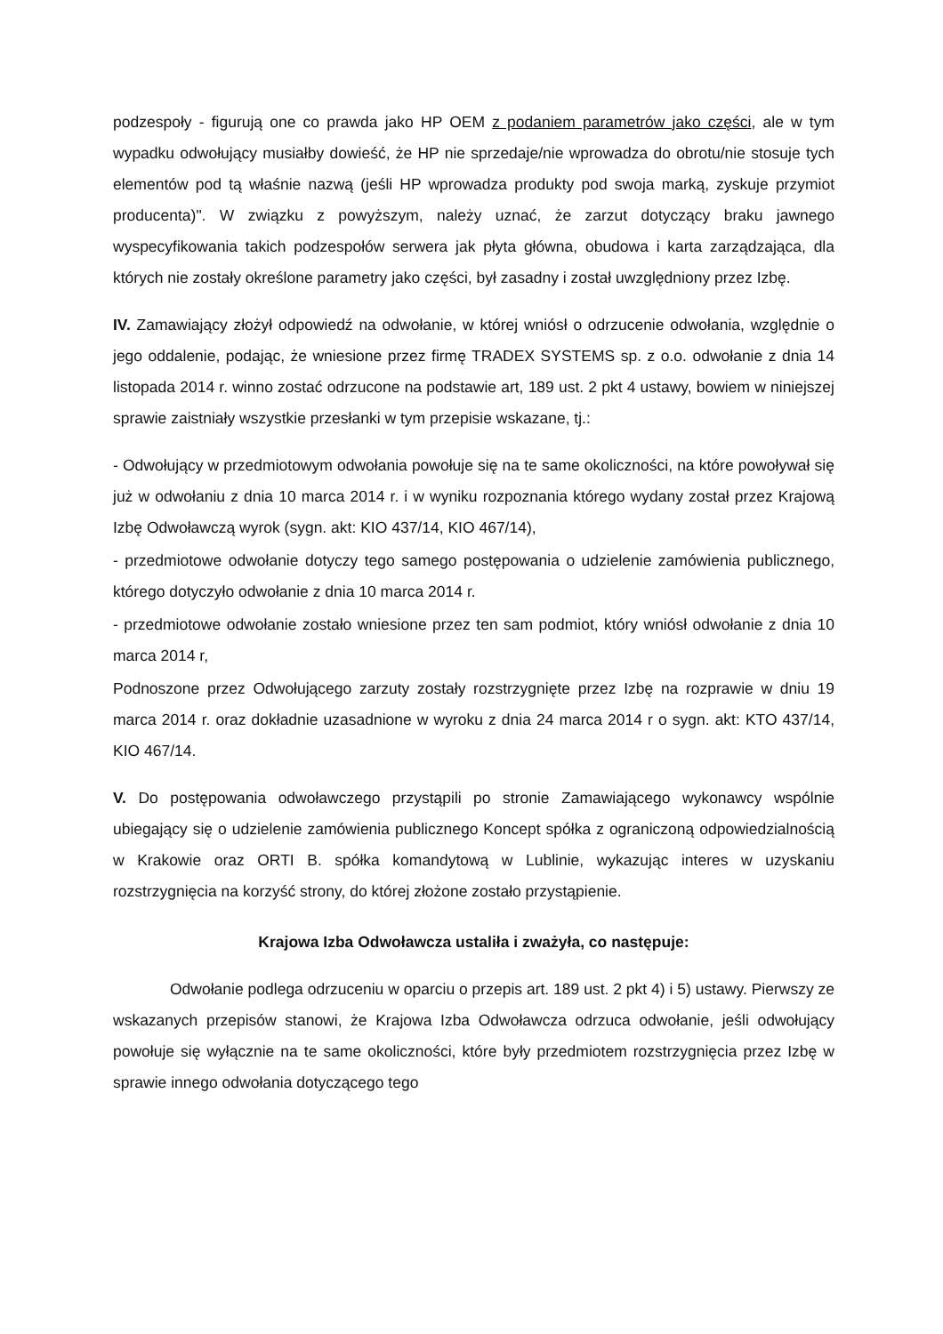podzespoły - figurują one co prawda jako HP OEM z podaniem parametrów jako części, ale w tym wypadku odwołujący musiałby dowieść, że HP nie sprzedaje/nie wprowadza do obrotu/nie stosuje tych elementów pod tą właśnie nazwą (jeśli HP wprowadza produkty pod swoja marką, zyskuje przymiot producenta)". W związku z powyższym, należy uznać, że zarzut dotyczący braku jawnego wyspecyfikowania takich podzespołów serwera jak płyta główna, obudowa i karta zarządzająca, dla których nie zostały określone parametry jako części, był zasadny i został uwzględniony przez Izbę.
IV. Zamawiający złożył odpowiedź na odwołanie, w której wniósł o odrzucenie odwołania, względnie o jego oddalenie, podając, że wniesione przez firmę TRADEX SYSTEMS sp. z o.o. odwołanie z dnia 14 listopada 2014 r. winno zostać odrzucone na podstawie art, 189 ust. 2 pkt 4 ustawy, bowiem w niniejszej sprawie zaistniały wszystkie przesłanki w tym przepisie wskazane, tj.:
- Odwołujący w przedmiotowym odwołania powołuje się na te same okoliczności, na które powoływał się już w odwołaniu z dnia 10 marca 2014 r. i w wyniku rozpoznania którego wydany został przez Krajową Izbę Odwoławczą wyrok (sygn. akt: KIO 437/14, KIO 467/14),
- przedmiotowe odwołanie dotyczy tego samego postępowania o udzielenie zamówienia publicznego, którego dotyczyło odwołanie z dnia 10 marca 2014 r.
- przedmiotowe odwołanie zostało wniesione przez ten sam podmiot, który wniósł odwołanie z dnia 10 marca 2014 r,
Podnoszone przez Odwołującego zarzuty zostały rozstrzygnięte przez Izbę na rozprawie w dniu 19 marca 2014 r. oraz dokładnie uzasadnione w wyroku z dnia 24 marca 2014 r o sygn. akt: KTO 437/14, KIO 467/14.
V. Do postępowania odwoławczego przystąpili po stronie Zamawiającego wykonawcy wspólnie ubiegający się o udzielenie zamówienia publicznego Koncept spółka z ograniczoną odpowiedzialnością w Krakowie oraz ORTI B. spółka komandytową w Lublinie, wykazując interes w uzyskaniu rozstrzygnięcia na korzyść strony, do której złożone zostało przystąpienie.
Krajowa Izba Odwoławcza ustaliła i zważyła, co następuje:
Odwołanie podlega odrzuceniu w oparciu o przepis art. 189 ust. 2 pkt 4) i 5) ustawy. Pierwszy ze wskazanych przepisów stanowi, że Krajowa Izba Odwoławcza odrzuca odwołanie, jeśli odwołujący powołuje się wyłącznie na te same okoliczności, które były przedmiotem rozstrzygnięcia przez Izbę w sprawie innego odwołania dotyczącego tego